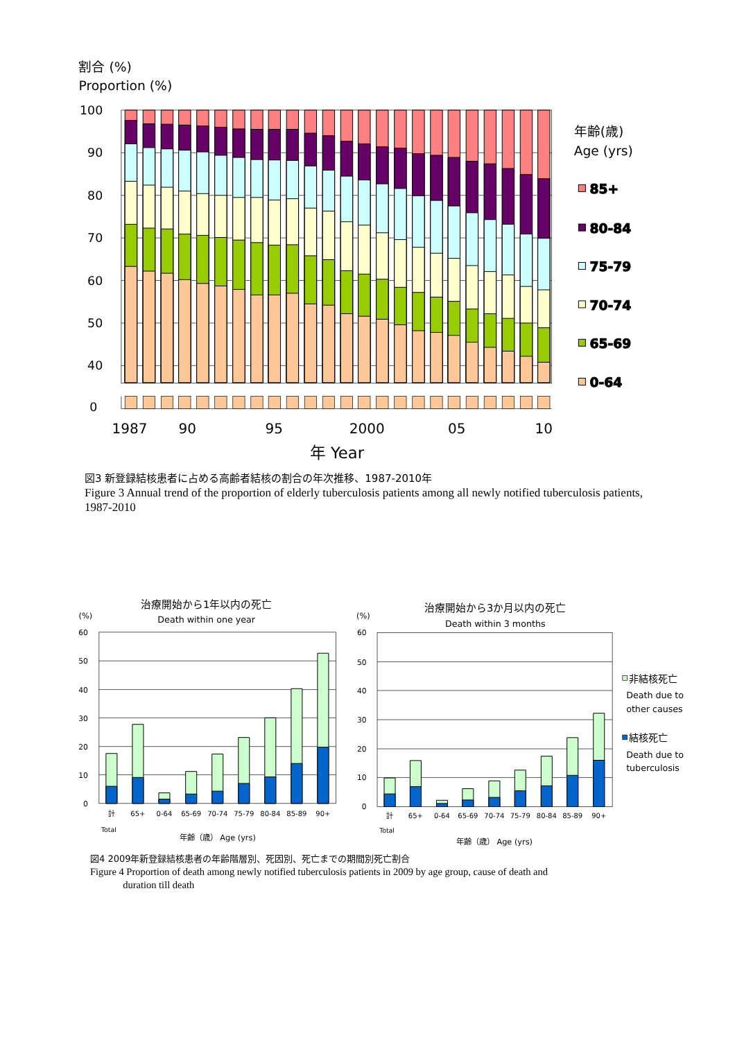割合 (%)
Proportion (%)
100
90
80
70
60
50
40
0
1987
90
95
2000
05
10
年 Year
年齢(歳)
Age (yrs)
85+
80-84
75-79
70-74
65-69
0-64
図3 新登録結核患者に占める高齢者結核の割合の年次推移、1987-2010年
Figure 3 Annual trend of the proportion of elderly tuberculosis patients among all newly notified tuberculosis patients, 1987-2010
治療開始から1年以内の死亡
Death within one year
(%)
60
50
40
30
20
10
0
計
65+
0-64
65-69
70-74
75-79
80-84
85-89
90+
Total
年齢（歳） Age (yrs)
治療開始から3か月以内の死亡
Death within 3 months
(%)
60
50
40
30
20
10
0
計
65+
0-64
65-69
70-74
75-79
80-84
85-89
90+
Total
年齢（歳） Age (yrs)
非結核死亡
Death due to
other causes
結核死亡
Death due to
tuberculosis
図4 2009年新登録結核患者の年齢階層別、死因別、死亡までの期間別死亡割合
Figure 4 Proportion of death among newly notified tuberculosis patients in 2009 by age group, cause of death and
duration till death